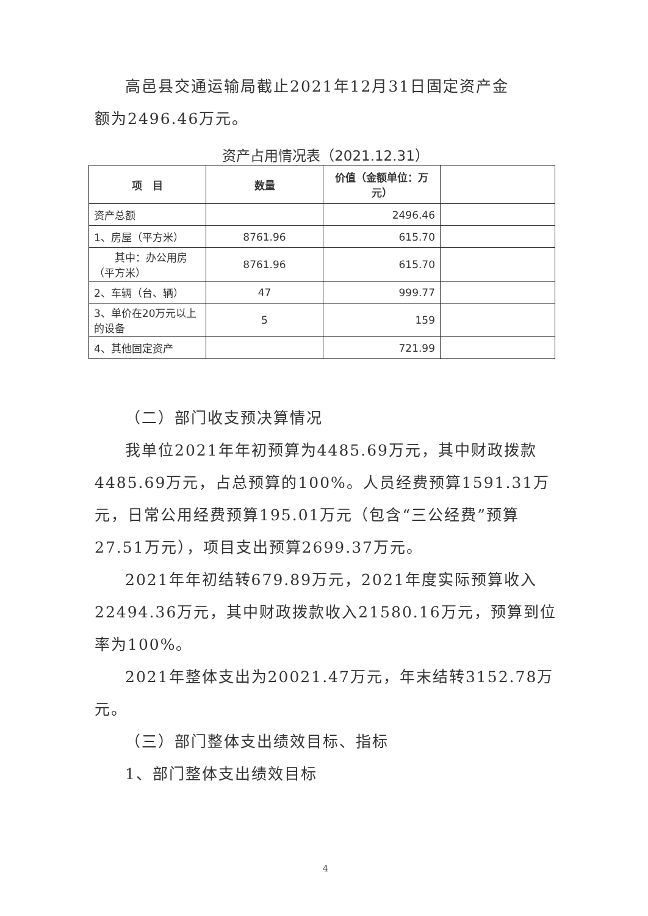高邑县交通运输局截止2021年12月31日固定资产金
额为2496.46万元。
资产占用情况表（2021.12.31）
| 项 目 | 数量 | 价值（金额单位：万元） | |
| --- | --- | --- | --- |
| 资产总额 | | 2496.46 | |
| 1、房屋（平方米） | 8761.96 | 615.70 | |
| 其中：办公用房（平方米） | 8761.96 | 615.70 | |
| 2、车辆（台、辆） | 47 | 999.77 | |
| 3、单价在20万元以上的设备 | 5 | 159 | |
| 4、其他固定资产 | | 721.99 | |
（二）部门收支预决算情况
我单位2021年年初预算为4485.69万元，其中财政拨款4485.69万元，占总预算的100%。人员经费预算1591.31万元，日常公用经费预算195.01万元（包含“三公经费”预算27.51万元），项目支出预算2699.37万元。
2021年年初结转679.89万元，2021年度实际预算收入22494.36万元，其中财政拨款收入21580.16万元，预算到位率为100%。
2021年整体支出为20021.47万元，年末结转3152.78万元。
（三）部门整体支出绩效目标、指标
1、部门整体支出绩效目标
4